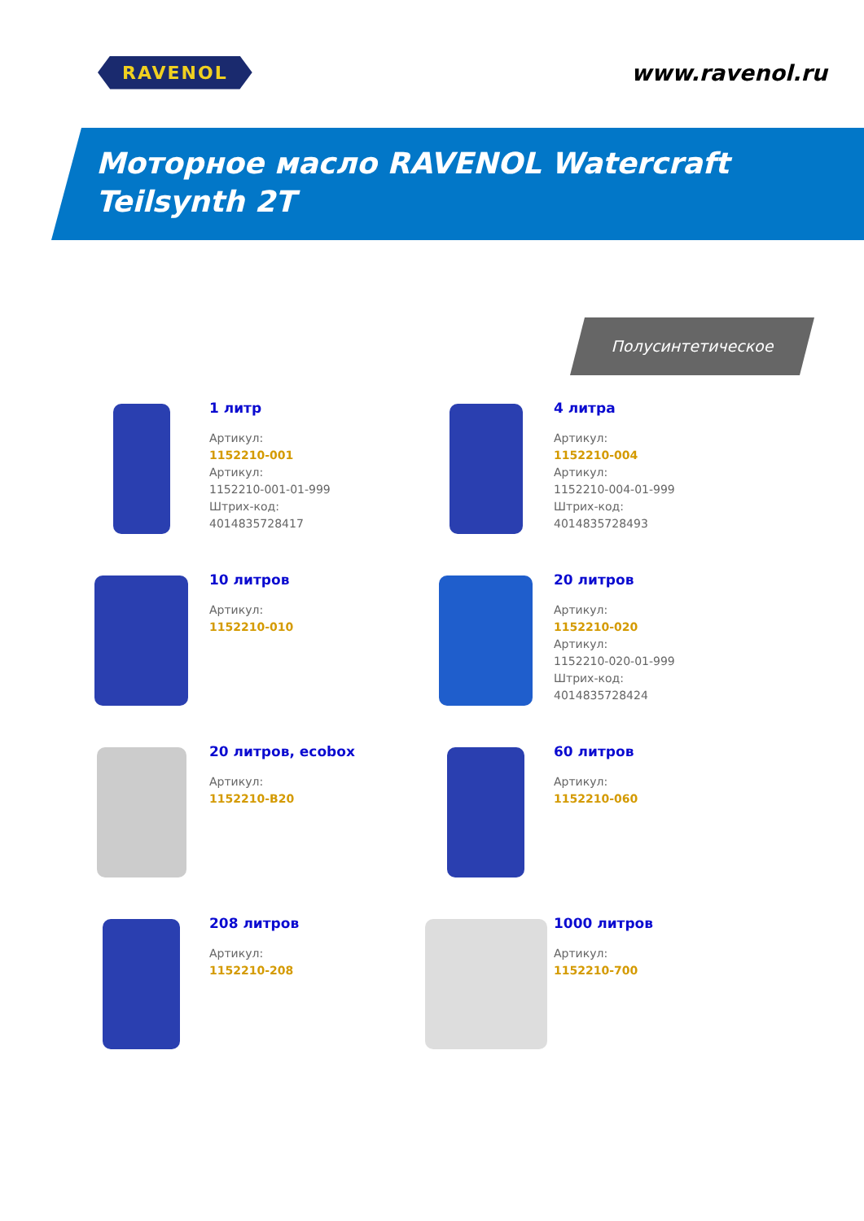RAVENOL
www.ravenol.ru
Моторное масло RAVENOL Watercraft
Teilsynth 2T
Полусинтетическое
1 литр
Артикул:
1152210-001
Артикул:
1152210-001-01-999
Штрих-код:
4014835728417
4 литра
Артикул:
1152210-004
Артикул:
1152210-004-01-999
Штрих-код:
4014835728493
10 литров
Артикул:
1152210-010
20 литров
Артикул:
1152210-020
Артикул:
1152210-020-01-999
Штрих-код:
4014835728424
20 литров, ecobox
Артикул:
1152210-B20
60 литров
Артикул:
1152210-060
208 литров
Артикул:
1152210-208
1000 литров
Артикул:
1152210-700